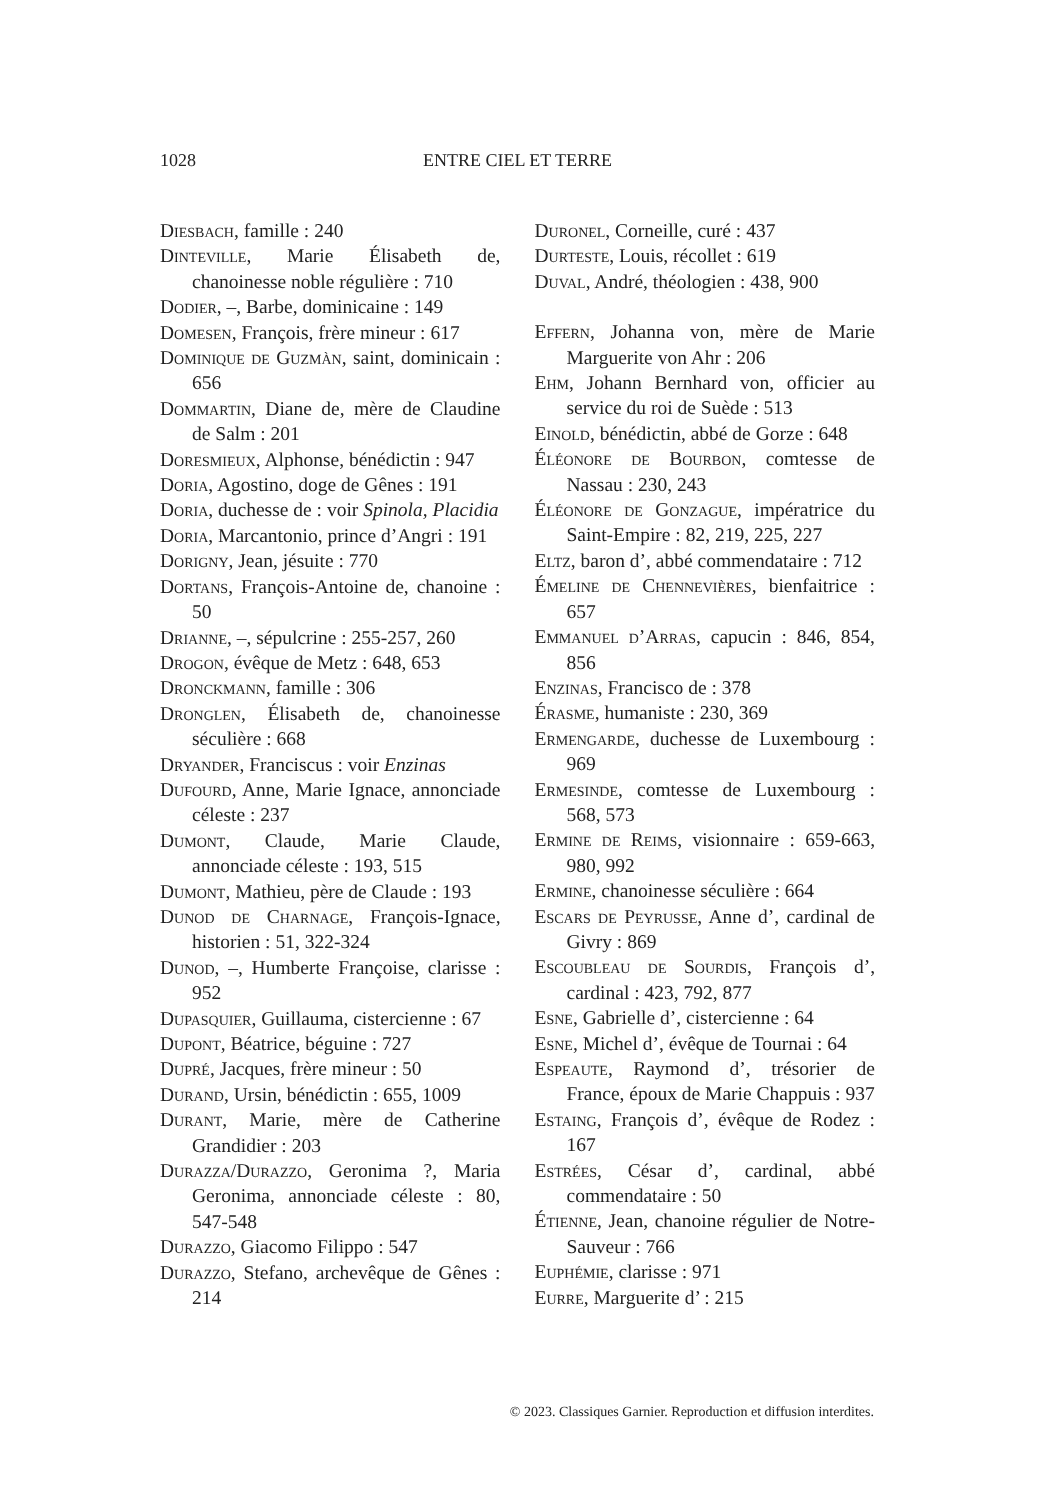1028 ENTRE CIEL ET TERRE
Diesbach, famille : 240
Dinteville, Marie Élisabeth de, chanoinesse noble régulière : 710
Dodier, –, Barbe, dominicaine : 149
Domesen, François, frère mineur : 617
Dominique de Guzmàn, saint, dominicain : 656
Dommartin, Diane de, mère de Claudine de Salm : 201
Doresmieux, Alphonse, bénédictin : 947
Doria, Agostino, doge de Gênes : 191
Doria, duchesse de : voir Spinola, Placidia
Doria, Marcantonio, prince d’Angri : 191
Dorigny, Jean, jésuite : 770
Dortans, François-Antoine de, chanoine : 50
Drianne, –, sépulcrine : 255-257, 260
Drogon, évêque de Metz : 648, 653
Dronckmann, famille : 306
Dronglen, Élisabeth de, chanoinesse séculière : 668
Dryander, Franciscus : voir Enzinas
Dufourd, Anne, Marie Ignace, annonciade céleste : 237
Dumont, Claude, Marie Claude, annonciade céleste : 193, 515
Dumont, Mathieu, père de Claude : 193
Dunod de Charnage, François-Ignace, historien : 51, 322-324
Dunod, –, Humberte Françoise, clarisse : 952
Dupasquier, Guillauma, cistercienne : 67
Dupont, Béatrice, béguine : 727
Dupré, Jacques, frère mineur : 50
Durand, Ursin, bénédictin : 655, 1009
Durant, Marie, mère de Catherine Grandidier : 203
Durazza/Durazzo, Geronima ?, Maria Geronima, annonciade céleste : 80, 547-548
Durazzo, Giacomo Filippo : 547
Durazzo, Stefano, archevêque de Gênes : 214
Duronel, Corneille, curé : 437
Durteste, Louis, récollet : 619
Duval, André, théologien : 438, 900
Effern, Johanna von, mère de Marie Marguerite von Ahr : 206
Ehm, Johann Bernhard von, officier au service du roi de Suède : 513
Einold, bénédictin, abbé de Gorze : 648
Éléonore de Bourbon, comtesse de Nassau : 230, 243
Éléonore de Gonzague, impératrice du Saint-Empire : 82, 219, 225, 227
Eltz, baron d’, abbé commendataire : 712
Émeline de Chennevières, bienfaitrice : 657
Emmanuel d’Arras, capucin : 846, 854, 856
Enzinas, Francisco de : 378
Érasme, humaniste : 230, 369
Ermengarde, duchesse de Luxembourg : 969
Ermesinde, comtesse de Luxembourg : 568, 573
Ermine de Reims, visionnaire : 659-663, 980, 992
Ermine, chanoinesse séculière : 664
Escars de Peyrusse, Anne d’, cardinal de Givry : 869
Escoubleau de Sourdis, François d’, cardinal : 423, 792, 877
Esne, Gabrielle d’, cistercienne : 64
Esne, Michel d’, évêque de Tournai : 64
Espeaute, Raymond d’, trésorier de France, époux de Marie Chappuis : 937
Estaing, François d’, évêque de Rodez : 167
Estrées, César d’, cardinal, abbé commendataire : 50
Étienne, Jean, chanoine régulier de Notre-Sauveur : 766
Euphémie, clarisse : 971
Eurre, Marguerite d’ : 215
© 2023. Classiques Garnier. Reproduction et diffusion interdites.